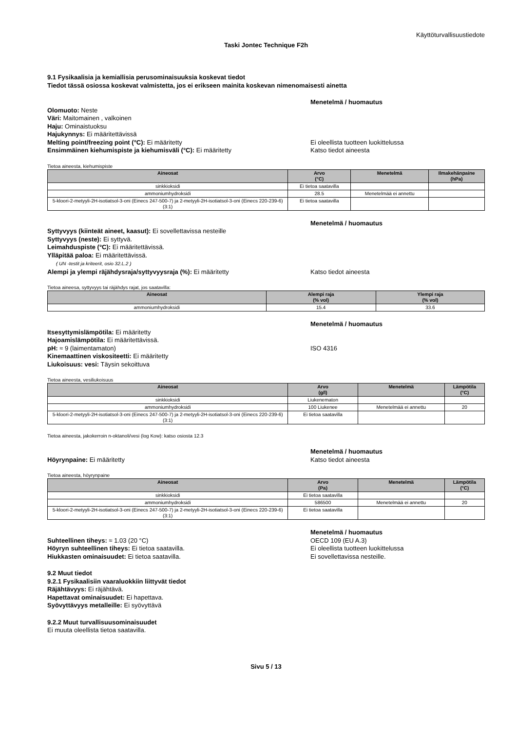Käyttöturvallisuustiedote
Taski Jontec Technique F2h
9.1 Fysikaalisia ja kemiallisia perusominaisuuksia koskevat tiedot
Tiedot tässä osiossa koskevat valmistetta, jos ei erikseen mainita koskevan nimenomaisesti ainetta
Menetelmä / huomautus
Olomuoto: Neste
Väri: Maitomainen , valkoinen
Haju: Ominaistuoksu
Hajukynnys: Ei määritettävissä
Melting point/freezing point (°C): Ei määritetty Ei oleellista tuotteen luokittelussa
Ensimmäinen kiehumispiste ja kiehumisväli (°C): Ei määritetty Katso tiedot aineesta
Tietoa aineesta, kiehumispiste
| Aineosat | Arvo (°C) | Menetelmä | Ilmakehänpaine (hPa) |
| --- | --- | --- | --- |
| sinkkioksidi | Ei tietoa saatavilla | | |
| ammoniumhydroksidi | 28.5 | Menetelmää ei annettu | |
| 5-kloori-2-metyyli-2H-isotiatsol-3-oni (Einecs 247-500-7) ja 2-metyyli-2H-isotiatsol-3-oni (Einecs 220-239-6) (3:1) | Ei tietoa saatavilla | | |
Menetelmä / huomautus
Syttyvyys (kiinteät aineet, kaasut): Ei sovellettavissa nesteille
Syttyvyys (neste): Ei syttyvä.
Leimahduspiste (°C): Ei määritettävissä.
Ylläpitää paloa: Ei määritettävissä.
( UN -testit ja kriteerit, osio 32.L.2 )
Alempi ja ylempi räjähdysraja/syttyvyysraja (%): Ei määritetty Katso tiedot aineesta
Tietoa aineesa, syttyvyys tai räjähdys rajat, jos saatavilla:
| Aineosat | Alempi raja (% vol) | Ylempi raja (% vol) |
| --- | --- | --- |
| ammoniumhydroksidi | 15.4 | 33.6 |
Menetelmä / huomautus
Itsesyttymislämpötila: Ei määritetty
Hajoamislämpötila: Ei määritettävissä.
pH: ≈ 9 (laimentamaton) ISO 4316
Kinemaattinen viskositeetti: Ei määritetty
Liukoisuus: vesi: Täysin sekoittuva
Tietoa aineesta, vesiliukoisuus
| Aineosat | Arvo (g/l) | Menetelmä | Lämpötila (°C) |
| --- | --- | --- | --- |
| sinkkioksidi | Liukenematon | | |
| ammoniumhydroksidi | 100 Liukenee | Menetelmää ei annettu | 20 |
| 5-kloori-2-metyyli-2H-isotiatsol-3-oni (Einecs 247-500-7) ja 2-metyyli-2H-isotiatsol-3-oni (Einecs 220-239-6) (3:1) | Ei tietoa saatavilla | | |
Tietoa aineesta, jakokerroin n-oktanoli/vesi (log Kow): katso osiosta 12.3
Menetelmä / huomautus
Höyrynpaine: Ei määritetty Katso tiedot aineesta
Tietoa aineesta, höyrynpaine
| Aineosat | Arvo (Pa) | Menetelmä | Lämpötila (°C) |
| --- | --- | --- | --- |
| sinkkioksidi | Ei tietoa saatavilla | | |
| ammoniumhydroksidi | 586500 | Menetelmää ei annettu | 20 |
| 5-kloori-2-metyyli-2H-isotiatsol-3-oni (Einecs 247-500-7) ja 2-metyyli-2H-isotiatsol-3-oni (Einecs 220-239-6) (3:1) | Ei tietoa saatavilla | | |
Menetelmä / huomautus
Suhteellinen tiheys: ≈ 1.03 (20 °C) OECD 109 (EU A.3)
Höyryn suhteellinen tiheys: Ei tietoa saatavilla. Ei oleellista tuotteen luokittelussa
Hiukkasten ominaisuudet: Ei tietoa saatavilla. Ei sovellettavissa nesteille.
9.2 Muut tiedot
9.2.1 Fysikaalisiin vaaraluokkiin liittyvät tiedot
Räjähtävyys: Ei räjähtävä.
Hapettavat ominaisuudet: Ei hapettava.
Syövyttävyys metalleille: Ei syövyttävä
9.2.2 Muut turvallisuusominaisuudet
Ei muuta oleellista tietoa saatavilla.
Sivu 5 / 13